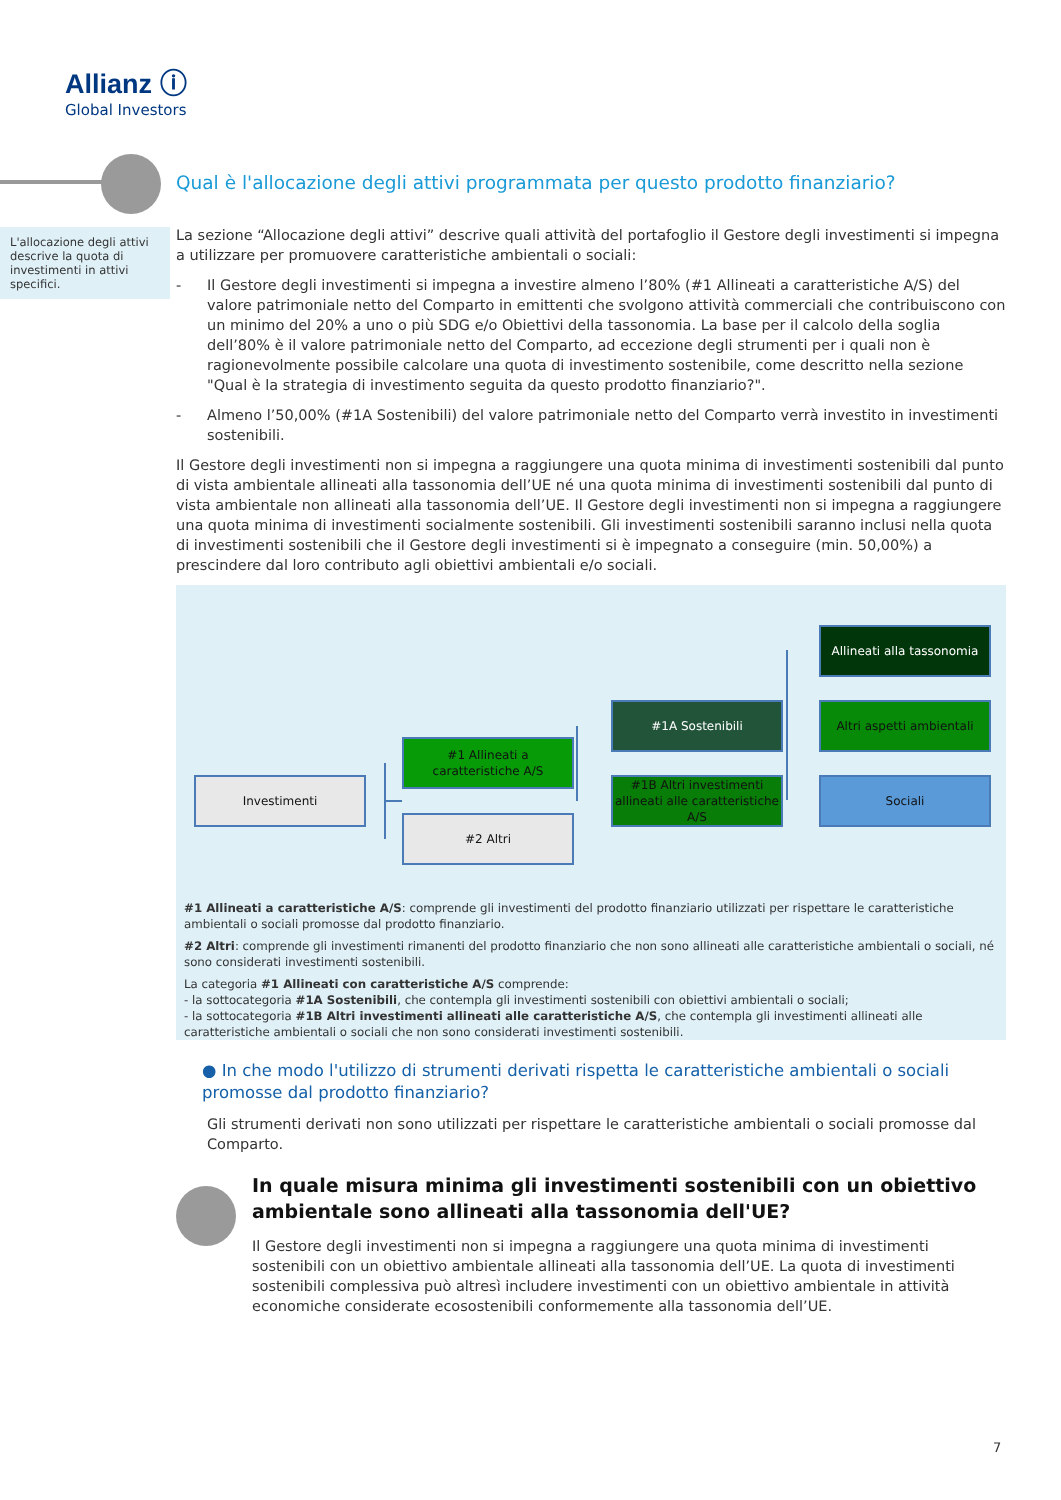Allianz ⓘ
Global Investors
Qual è l'allocazione degli attivi programmata per questo prodotto finanziario?
L'allocazione degli attivi descrive la quota di investimenti in attivi specifici.
La sezione “Allocazione degli attivi” descrive quali attività del portafoglio il Gestore degli investimenti si impegna a utilizzare per promuovere caratteristiche ambientali o sociali:
- Il Gestore degli investimenti si impegna a investire almeno l’80% (#1 Allineati a caratteristiche A/S) del valore patrimoniale netto del Comparto in emittenti che svolgono attività commerciali che contribuiscono con un minimo del 20% a uno o più SDG e/o Obiettivi della tassonomia. La base per il calcolo della soglia dell’80% è il valore patrimoniale netto del Comparto, ad eccezione degli strumenti per i quali non è ragionevolmente possibile calcolare una quota di investimento sostenibile, come descritto nella sezione "Qual è la strategia di investimento seguita da questo prodotto finanziario?".
- Almeno l’50,00% (#1A Sostenibili) del valore patrimoniale netto del Comparto verrà investito in investimenti sostenibili.
Il Gestore degli investimenti non si impegna a raggiungere una quota minima di investimenti sostenibili dal punto di vista ambientale allineati alla tassonomia dell’UE né una quota minima di investimenti sostenibili dal punto di vista ambientale non allineati alla tassonomia dell’UE. Il Gestore degli investimenti non si impegna a raggiungere una quota minima di investimenti socialmente sostenibili. Gli investimenti sostenibili saranno inclusi nella quota di investimenti sostenibili che il Gestore degli investimenti si è impegnato a conseguire (min. 50,00%) a prescindere dal loro contributo agli obiettivi ambientali e/o sociali.
Investimenti
#1 Allineati a caratteristiche A/S
#2 Altri
#1A Sostenibili
#1B Altri investimenti allineati alle caratteristiche A/S
Allineati alla tassonomia
Altri aspetti ambientali
Sociali
#1 Allineati a caratteristiche A/S: comprende gli investimenti del prodotto finanziario utilizzati per rispettare le caratteristiche ambientali o sociali promosse dal prodotto finanziario.
#2 Altri: comprende gli investimenti rimanenti del prodotto finanziario che non sono allineati alle caratteristiche ambientali o sociali, né sono considerati investimenti sostenibili.
La categoria #1 Allineati con caratteristiche A/S comprende:
- la sottocategoria #1A Sostenibili, che contempla gli investimenti sostenibili con obiettivi ambientali o sociali;
- la sottocategoria #1B Altri investimenti allineati alle caratteristiche A/S, che contempla gli investimenti allineati alle caratteristiche ambientali o sociali che non sono considerati investimenti sostenibili.
● In che modo l'utilizzo di strumenti derivati rispetta le caratteristiche ambientali o sociali promosse dal prodotto finanziario?
Gli strumenti derivati non sono utilizzati per rispettare le caratteristiche ambientali o sociali promosse dal Comparto.
In quale misura minima gli investimenti sostenibili con un obiettivo ambientale sono allineati alla tassonomia dell'UE?
Il Gestore degli investimenti non si impegna a raggiungere una quota minima di investimenti sostenibili con un obiettivo ambientale allineati alla tassonomia dell’UE. La quota di investimenti sostenibili complessiva può altresì includere investimenti con un obiettivo ambientale in attività economiche considerate ecosostenibili conformemente alla tassonomia dell’UE.
7